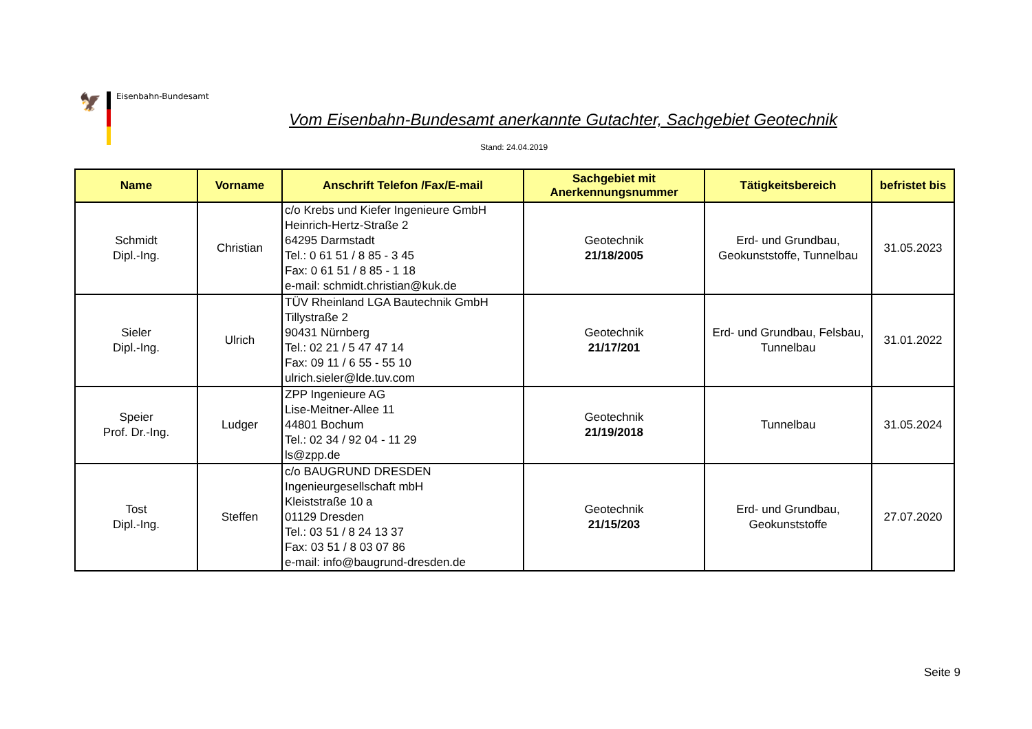🦅
Eisenbahn-Bundesamt
Vom Eisenbahn-Bundesamt anerkannte Gutachter, Sachgebiet Geotechnik
Stand: 24.04.2019
| Name | Vorname | Anschrift Telefon /Fax/E-mail | Sachgebiet mit Anerkennungsnummer | Tätigkeitsbereich | befristet bis |
| --- | --- | --- | --- | --- | --- |
| Schmidt Dipl.-Ing. | Christian | c/o Krebs und Kiefer Ingenieure GmbH Heinrich-Hertz-Straße 2 64295 Darmstadt Tel.: 0 61 51 / 8 85 - 3 45 Fax: 0 61 51 / 8 85 - 1 18 e-mail: schmidt.christian@kuk.de | Geotechnik 21/18/2005 | Erd- und Grundbau, Geokunststoffe, Tunnelbau | 31.05.2023 |
| Sieler Dipl.-Ing. | Ulrich | TÜV Rheinland LGA Bautechnik GmbH Tillystraße 2 90431 Nürnberg Tel.: 02 21 / 5 47 47 14 Fax: 09 11 / 6 55 - 55 10 ulrich.sieler@lde.tuv.com | Geotechnik 21/17/201 | Erd- und Grundbau, Felsbau, Tunnelbau | 31.01.2022 |
| Speier Prof. Dr.-Ing. | Ludger | ZPP Ingenieure AG Lise-Meitner-Allee 11 44801 Bochum Tel.: 02 34 / 92 04 - 11 29 ls@zpp.de | Geotechnik 21/19/2018 | Tunnelbau | 31.05.2024 |
| Tost Dipl.-Ing. | Steffen | c/o BAUGRUND DRESDEN Ingenieurgesellschaft mbH Kleiststraße 10 a 01129 Dresden Tel.: 03 51 / 8 24 13 37 Fax: 03 51 / 8 03 07 86 e-mail: info@baugrund-dresden.de | Geotechnik 21/15/203 | Erd- und Grundbau, Geokunststoffe | 27.07.2020 |
Seite 9